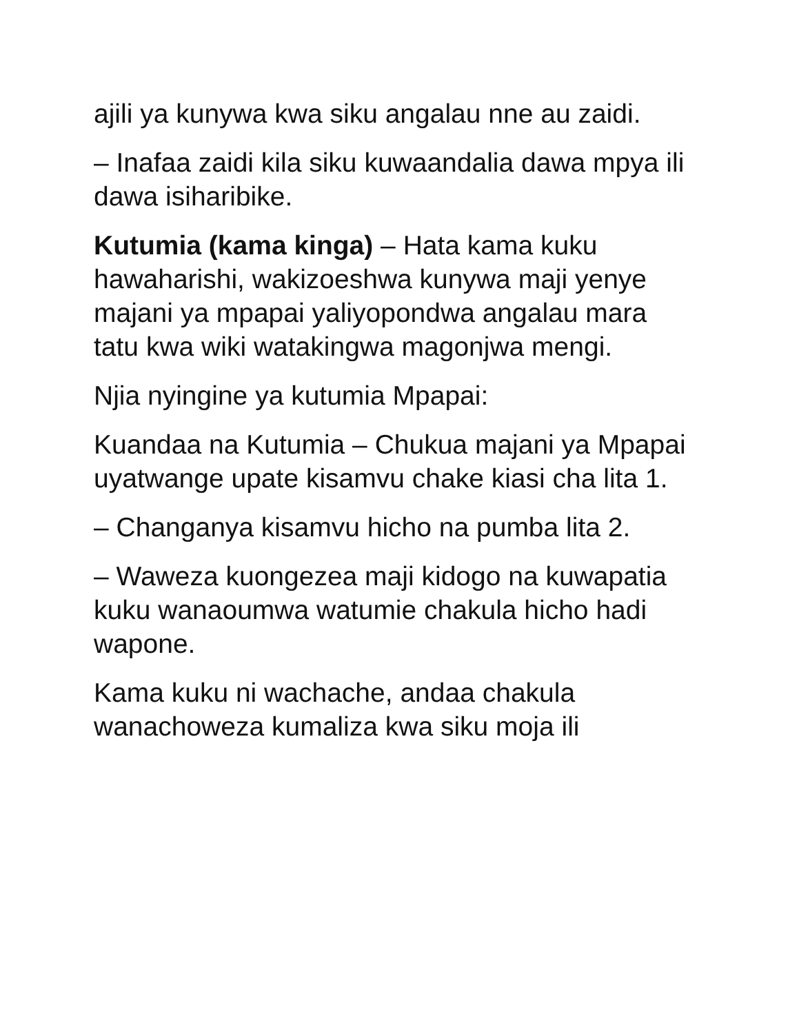ajili ya kunywa kwa siku angalau nne au zaidi.
– Inafaa zaidi kila siku kuwaandalia dawa mpya ili dawa isiharibike.
Kutumia (kama kinga) – Hata kama kuku hawaharishi, wakizoeshwa kunywa maji yenye majani ya mpapai yaliyopondwa angalau mara tatu kwa wiki watakingwa magonjwa mengi.
Njia nyingine ya kutumia Mpapai:
Kuandaa na Kutumia – Chukua majani ya Mpapai uyatwange upate kisamvu chake kiasi cha lita 1.
– Changanya kisamvu hicho na pumba lita 2.
– Waweza kuongezea maji kidogo na kuwapatia kuku wanaoumwa watumie chakula hicho hadi wapone.
Kama kuku ni wachache, andaa chakula wanachoweza kumaliza kwa siku moja ili